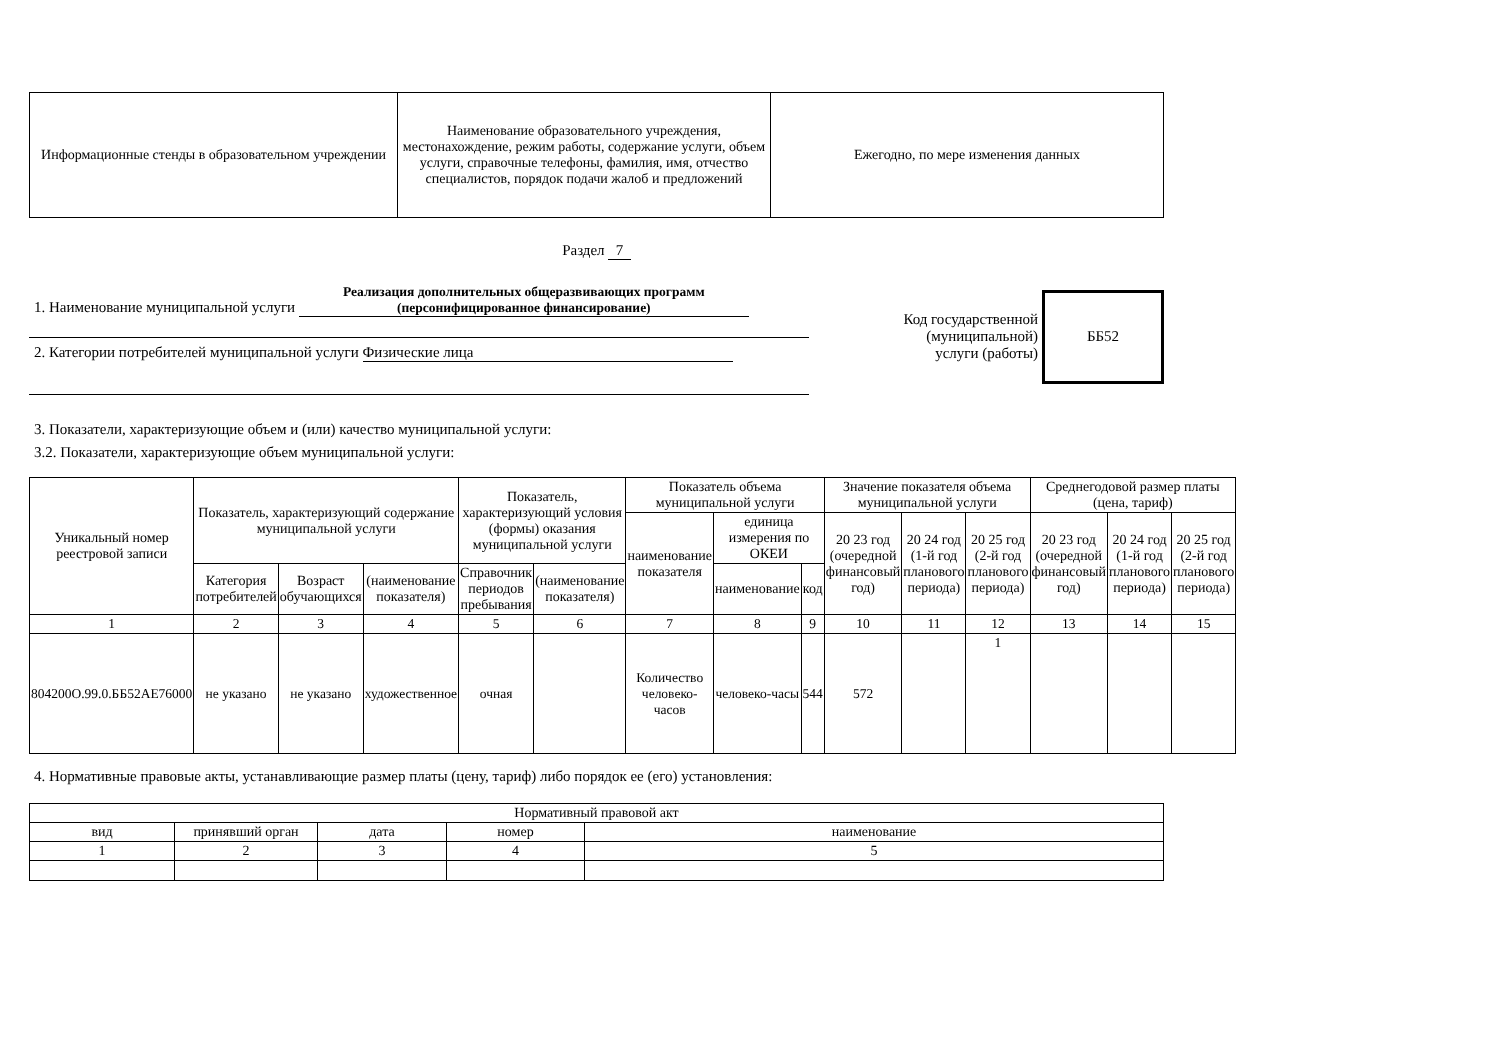| Информационные стенды в образовательном учреждении | Наименование образовательного учреждения, местонахождение, режим работы, содержание услуги, объем услуги, справочные телефоны, фамилия, имя, отчество специалистов, порядок подачи жалоб и предложений | Ежегодно, по мере изменения данных |
Раздел 7
1. Наименование муниципальной услуги Реализация дополнительных общеразвивающих программ (персонифицированное финансирование)
2. Категории потребителей муниципальной услуги Физические лица
Код государственной
(муниципальной)
услуги (работы)
ББ52
3. Показатели, характеризующие объем и (или) качество муниципальной услуги:
3.2. Показатели, характеризующие объем муниципальной услуги:
| Уникальный номер реестровой записи | Показатель, характеризующий содержание муниципальной услуги | | | Показатель, характеризующий условия (формы) оказания муниципальной услуги | | Показатель объема муниципальной услуги | | | Значение показателя объема муниципальной услуги | | | Среднегодовой размер платы (цена, тариф) | | |
| --- | --- | --- | --- | --- | --- | --- | --- | --- | --- | --- | --- | --- | --- | --- |
| | | | | | | наименование показателя | единица измерения по ОКЕИ | | 20 23 год (очередной финансовый год) | 20 24 год (1-й год планового периода) | 20 25 год (2-й год планового периода) | 20 23 год (очередной финансовый год) | 20 24 год (1-й год планового периода) | 20 25 год (2-й год планового периода) |
| | Категория потребителей | Возраст обучающихся | (наименование показателя) | Справочник периодов пребывания | (наименование показателя) | | наименование | код | | | | | | |
| 1 | 2 | 3 | 4 | 5 | 6 | 7 | 8 | 9 | 10 | 11 | 12 | 13 | 14 | 15 |
| 804200О.99.0.ББ52АЕ76000 | не указано | не указано | художественное | очная | | Количество человеко-часов | человеко-часы | 544 | 572 | | 1 | | | |
4. Нормативные правовые акты, устанавливающие размер платы (цену, тариф) либо порядок ее (его) установления:
| Нормативный правовой акт | | | | |
| вид | принявший орган | дата | номер | наименование |
| 1 | 2 | 3 | 4 | 5 |